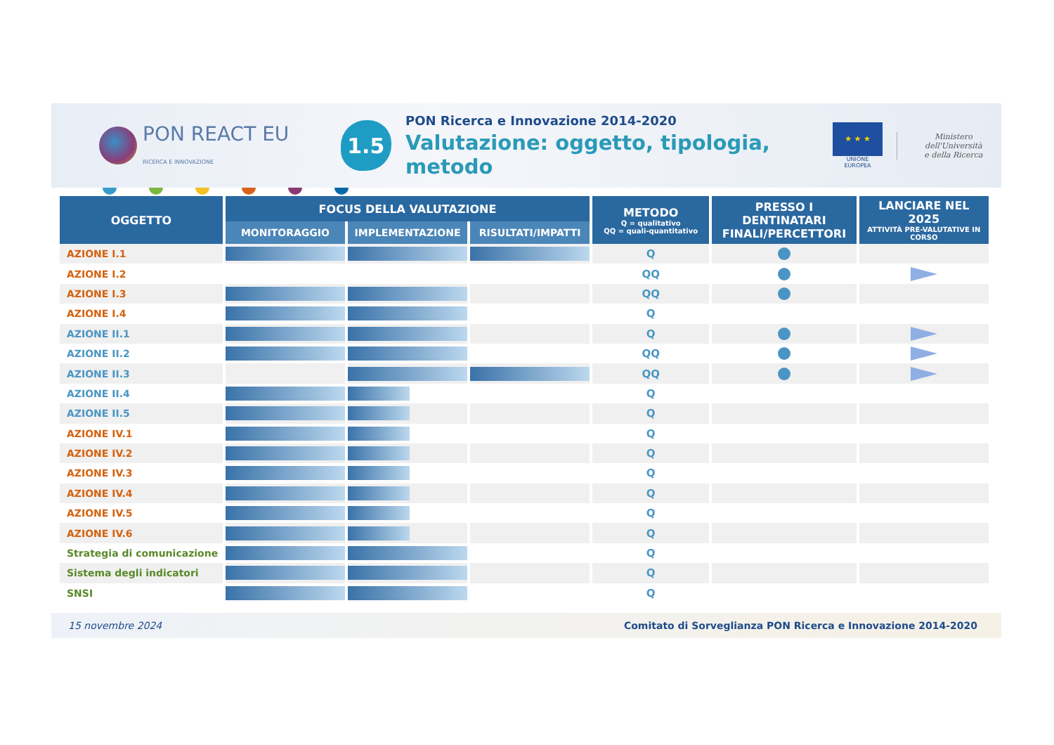PON REACT EU
RICERCA E INNOVAZIONE
1.5
PON Ricerca e Innovazione 2014-2020
Valutazione: oggetto, tipologia, metodo
★ ★ ★
UNIONE EUROPEA
Ministero dell'Università
e della Ricerca
| OGGETTO | FOCUS DELLA VALUTAZIONE | | | METODO Q = qualitativo QQ = quali-quantitativo | PRESSO I DENTINATARI FINALI/PERCETTORI | LANCIARE NEL 2025 ATTIVITÀ PRE-VALUTATIVE IN CORSO |
| --- | --- | --- | --- | --- | --- | --- |
| | MONITORAGGIO | IMPLEMENTAZIONE | RISULTATI/IMPATTI | | | |
| AZIONE I.1 | | | | Q | | |
| AZIONE I.2 | | | | QQ | | |
| AZIONE I.3 | | | | QQ | | |
| AZIONE I.4 | | | | Q | | |
| AZIONE II.1 | | | | Q | | |
| AZIONE II.2 | | | | QQ | | |
| AZIONE II.3 | | | | QQ | | |
| AZIONE II.4 | | | | Q | | |
| AZIONE II.5 | | | | Q | | |
| AZIONE IV.1 | | | | Q | | |
| AZIONE IV.2 | | | | Q | | |
| AZIONE IV.3 | | | | Q | | |
| AZIONE IV.4 | | | | Q | | |
| AZIONE IV.5 | | | | Q | | |
| AZIONE IV.6 | | | | Q | | |
| Strategia di comunicazione | | | | Q | | |
| Sistema degli indicatori | | | | Q | | |
| SNSI | | | | Q | | |
15 novembre 2024 Comitato di Sorveglianza PON Ricerca e Innovazione 2014-2020